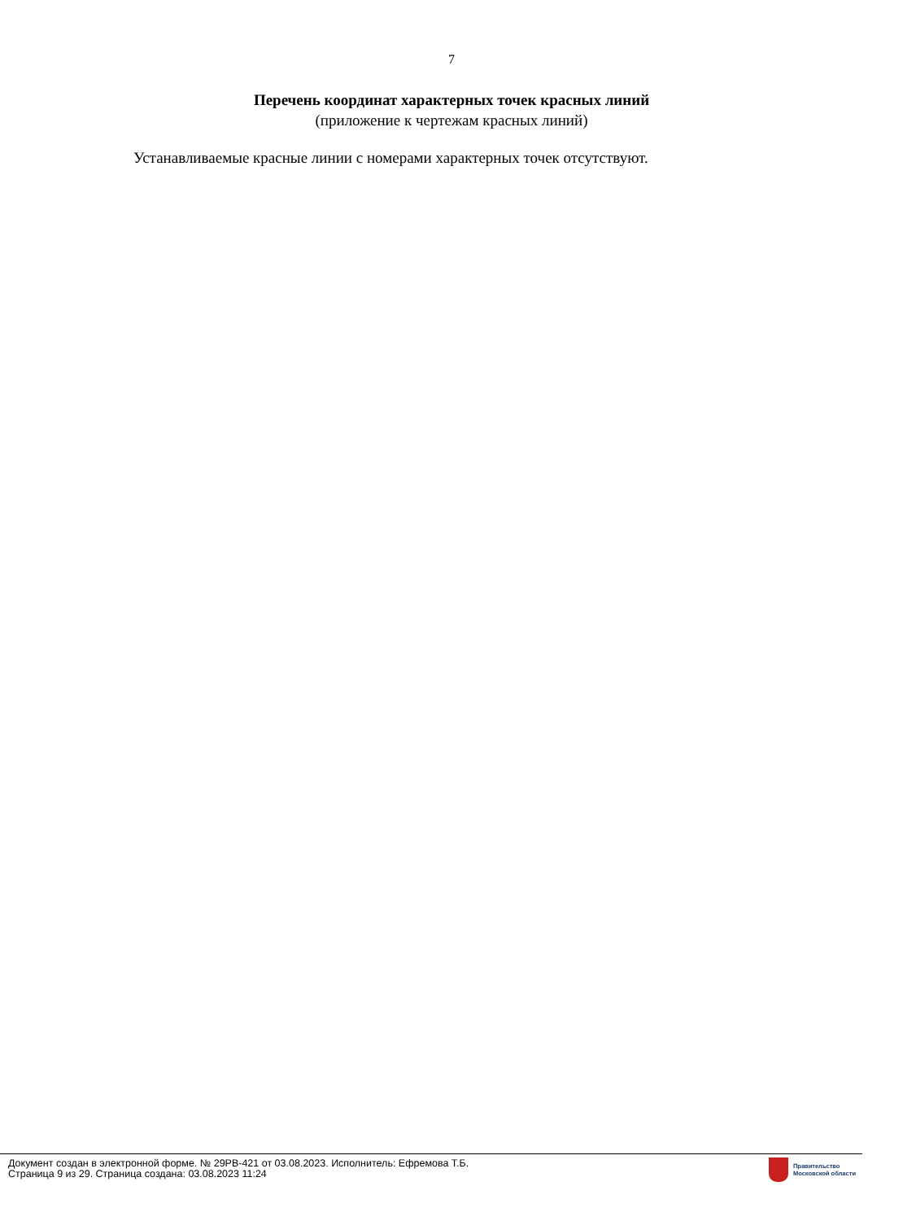7
Перечень координат характерных точек красных линий
(приложение к чертежам красных линий)
Устанавливаемые красные линии с номерами характерных точек отсутствуют.
Документ создан в электронной форме. № 29РВ-421 от 03.08.2023. Исполнитель: Ефремова Т.Б.
Страница 9 из 29. Страница создана: 03.08.2023 11:24
Правительство
Московской области